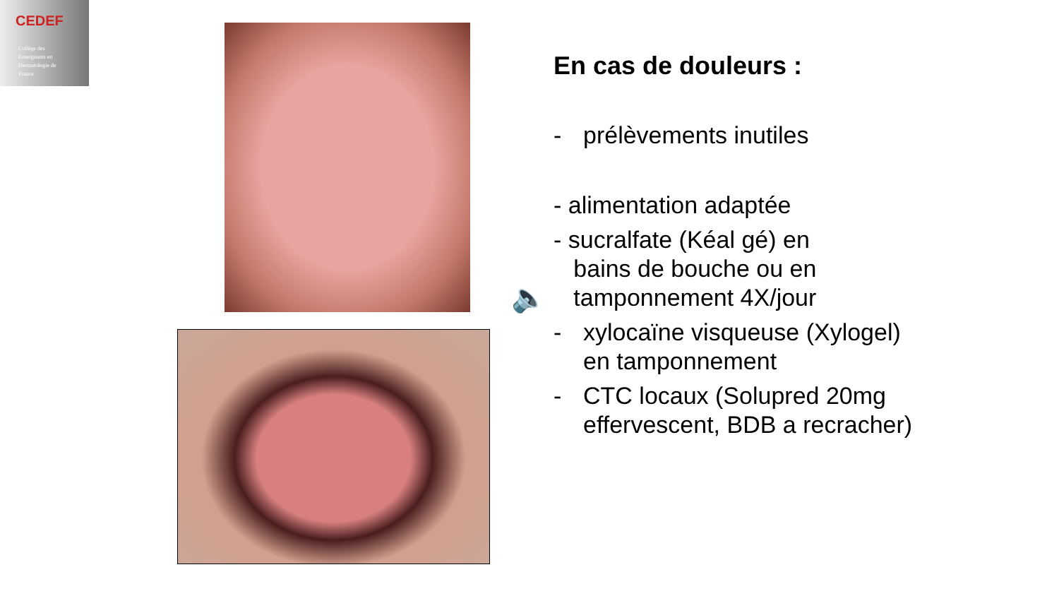CEDEF
Collège des
Enseignants en
Dermatologie de
France
🔈
En cas de douleurs :
- prélèvements inutiles
- alimentation adaptée
- sucralfate (Kéal gé) en
bains de bouche ou en
tamponnement 4X/jour
- xylocaïne visqueuse (Xylogel) en tamponnement
- CTC locaux (Solupred 20mg effervescent, BDB a recracher)